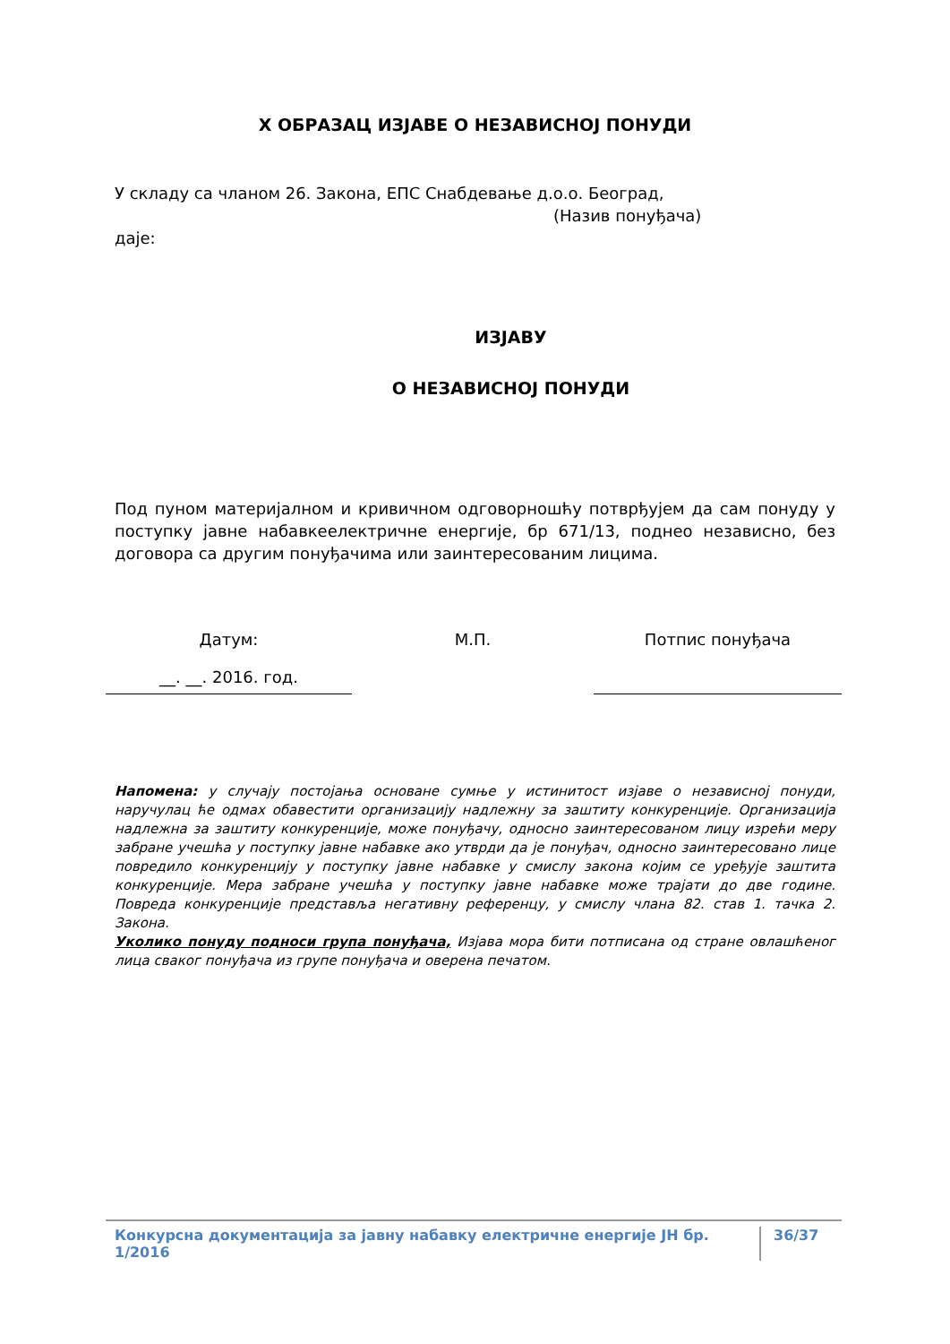Х ОБРАЗАЦ ИЗЈАВЕ О НЕЗАВИСНОЈ ПОНУДИ
У складу са чланом 26. Закона, ЕПС Снабдевање д.о.о. Београд,
(Назив понуђача)
даје:
ИЗЈАВУ
О НЕЗАВИСНОЈ ПОНУДИ
Под пуном материјалном и кривичном одговорношћу потврђујем да сам понуду у поступку јавне набавкеелектричне енергије, бр 671/13, поднео независно, без договора са другим понуђачима или заинтересованим лицима.
Датум:
__. __. 2016. год.
М.П. Потпис понуђача
Напомена: у случају постојања основане сумње у истинитост изјаве о независној понуди, наручулац ће одмах обавестити организацију надлежну за заштиту конкуренције. Организација надлежна за заштиту конкуренције, може понуђачу, односно заинтересованом лицу изрећи меру забране учешћа у поступку јавне набавке ако утврди да је понуђач, односно заинтересовано лице повредило конкуренцију у поступку јавне набавке у смислу закона којим се уређује заштита конкуренције. Мера забране учешћа у поступку јавне набавке може трајати до две године. Повреда конкуренције представља негативну референцу, у смислу члана 82. став 1. тачка 2. Закона.
Уколико понуду подноси група понуђача, Изјава мора бити потписана од стране овлашћеног лица сваког понуђача из групе понуђача и оверена печатом.
Конкурсна документација за јавну набавку електричне енергије ЈН бр. 1/2016 36/37